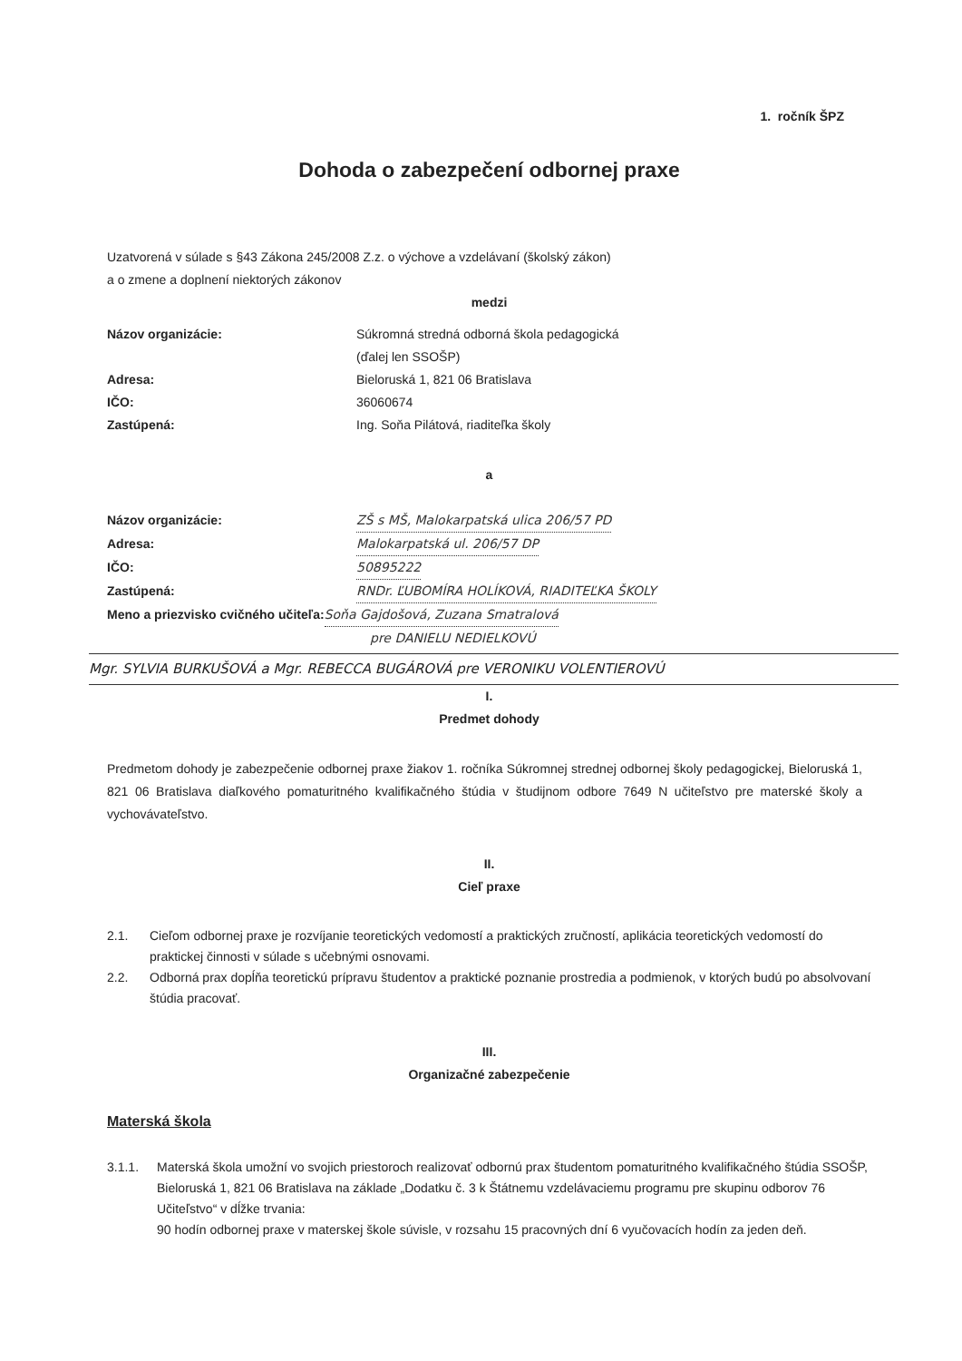1. ročník ŠPZ
Dohoda o zabezpečení odbornej praxe
Uzatvorená v súlade s §43 Zákona 245/2008 Z.z. o výchove a vzdelávaní (školský zákon)
a o zmene a doplnení niektorých zákonov
medzi
Názov organizácie: Súkromná stredná odborná škola pedagogická
(ďalej len SSOŠP)
Adresa: Bieloruská 1, 821 06 Bratislava
IČO: 36060674
Zastúpená: Ing. Soňa Pilátová, riaditeľka školy
a
Názov organizácie: ZŠ s MŠ, Malokarpatská ulica 206/57 PD
Adresa: Malokarpatská ul. 206/57 DP
IČO: 50895222
Zastúpená: RNDr. ĽUBOMÍRA HOLÍKOVÁ, RIADITEĽKA ŠKOLY
Meno a priezvisko cvičného učiteľa: Soňa Gajdošová, Zuzana Smatralová
pre DANIELU NEDIELKOVÚ
Mgr. SYLVIA BURKUŠOVÁ a Mgr. REBECCA BUGÁROVÁ pre VERONIKU VOLENTIEROVÚ
I.
Predmet dohody
Predmetom dohody je zabezpečenie odbornej praxe žiakov 1. ročníka Súkromnej strednej odbornej školy pedagogickej, Bieloruská 1, 821 06 Bratislava diaľkového pomaturitného kvalifikačného štúdia v študijnom odbore 7649 N učiteľstvo pre materské školy a vychovávateľstvo.
II.
Cieľ praxe
2.1. Cieľom odbornej praxe je rozvíjanie teoretických vedomostí a praktických zručností, aplikácia teoretických vedomostí do praktickej činnosti v súlade s učebnými osnovami.
2.2. Odborná prax dopĺňa teoretickú prípravu študentov a praktické poznanie prostredia a podmienok, v ktorých budú po absolvovaní štúdia pracovať.
III.
Organizačné zabezpečenie
Materská škola
3.1.1. Materská škola umožní vo svojich priestoroch realizovať odbornú prax študentom pomaturitného kvalifikačného štúdia SSOŠP, Bieloruská 1, 821 06 Bratislava na základe „Dodatku č. 3 k Štátnemu vzdelávaciemu programu pre skupinu odborov 76 Učiteľstvo“ v dĺžke trvania:
90 hodín odbornej praxe v materskej škole súvisle, v rozsahu 15 pracovných dní 6 vyučovacích hodín za jeden deň.